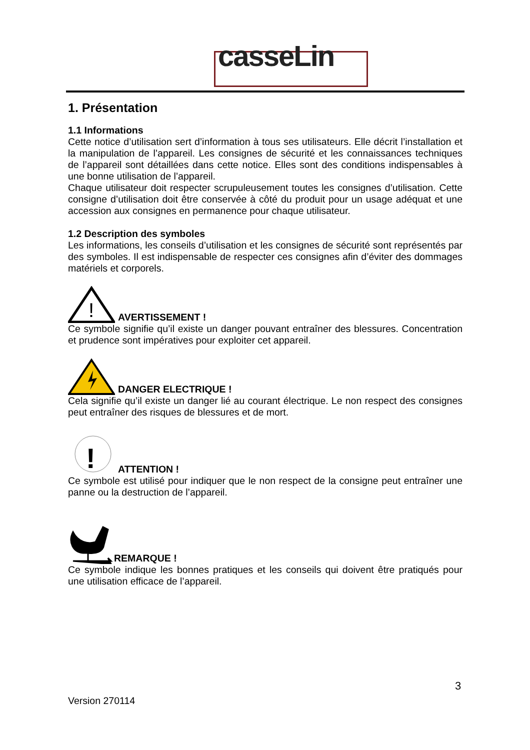casseLin
1. Présentation
1.1 Informations
Cette notice d’utilisation sert d’information à tous ses utilisateurs. Elle décrit l’installation et la manipulation de l’appareil. Les consignes de sécurité et les connaissances techniques de l’appareil sont détaillées dans cette notice. Elles sont des conditions indispensables à une bonne utilisation de l’appareil.
Chaque utilisateur doit respecter scrupuleusement toutes les consignes d’utilisation. Cette consigne d’utilisation doit être conservée à côté du produit pour un usage adéquat et une accession aux consignes en permanence pour chaque utilisateur.
1.2 Description des symboles
Les informations, les conseils d’utilisation et les consignes de sécurité sont représentés par des symboles. Il est indispensable de respecter ces consignes afin d’éviter des dommages matériels et corporels.
!
AVERTISSEMENT !
Ce symbole signifie qu’il existe un danger pouvant entraîner des blessures. Concentration et prudence sont impératives pour exploiter cet appareil.
DANGER ELECTRIQUE !
Cela signifie qu’il existe un danger lié au courant électrique. Le non respect des consignes peut entraîner des risques de blessures et de mort.
!
ATTENTION !
Ce symbole est utilisé pour indiquer que le non respect de la consigne peut entraîner une panne ou la destruction de l’appareil.
REMARQUE !
Ce symbole indique les bonnes pratiques et les conseils qui doivent être pratiqués pour une utilisation efficace de l’appareil.
3
Version 270114